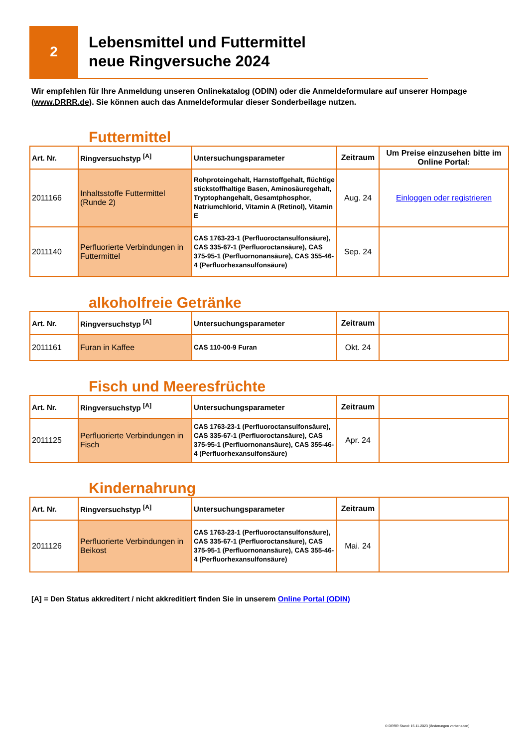2
Lebensmittel und Futtermittel
neue Ringversuche 2024
Wir empfehlen für Ihre Anmeldung unseren Onlinekatalog (ODIN) oder die Anmeldeformulare auf unserer Hompage (www.DRRR.de). Sie können auch das Anmeldeformular dieser Sonderbeilage nutzen.
Futtermittel
| Art. Nr. | Ringversuchstyp <sup>[A]</sup> | Untersuchungsparameter | Zeitraum | Um Preise einzusehen bitte im Online Portal: |
| --- | --- | --- | --- | --- |
| 2011166 | Inhaltsstoffe Futtermittel (Runde 2) | Rohproteingehalt, Harnstoffgehalt, flüchtige stickstoffhaltige Basen, Aminosäuregehalt, Tryptophangehalt, Gesamtphosphor, Natriumchlorid, Vitamin A (Retinol), Vitamin E | Aug. 24 | Einloggen oder registrieren |
| 2011140 | Perfluorierte Verbindungen in Futtermittel | CAS 1763-23-1 (Perfluoroctansulfonsäure), CAS 335-67-1 (Perfluoroctansäure), CAS 375-95-1 (Perfluornonansäure), CAS 355-46-4 (Perfluorhexansulfonsäure) | Sep. 24 | |
alkoholfreie Getränke
| Art. Nr. | Ringversuchstyp <sup>[A]</sup> | Untersuchungsparameter | Zeitraum | |
| --- | --- | --- | --- | --- |
| 2011161 | Furan in Kaffee | CAS 110-00-9 Furan | Okt. 24 | |
Fisch und Meeresfrüchte
| Art. Nr. | Ringversuchstyp <sup>[A]</sup> | Untersuchungsparameter | Zeitraum | |
| --- | --- | --- | --- | --- |
| 2011125 | Perfluorierte Verbindungen in Fisch | CAS 1763-23-1 (Perfluoroctansulfonsäure), CAS 335-67-1 (Perfluoroctansäure), CAS 375-95-1 (Perfluornonansäure), CAS 355-46-4 (Perfluorhexansulfonsäure) | Apr. 24 | |
Kindernahrung
| Art. Nr. | Ringversuchstyp <sup>[A]</sup> | Untersuchungsparameter | Zeitraum | |
| --- | --- | --- | --- | --- |
| 2011126 | Perfluorierte Verbindungen in Beikost | CAS 1763-23-1 (Perfluoroctansulfonsäure), CAS 335-67-1 (Perfluoroctansäure), CAS 375-95-1 (Perfluornonansäure), CAS 355-46-4 (Perfluorhexansulfonsäure) | Mai. 24 | |
[A] = Den Status akkreditert / nicht akkreditiert finden Sie in unserem Online Portal (ODIN)
© DRRR Stand: 15.11.2023 (Änderungen vorbehalten)